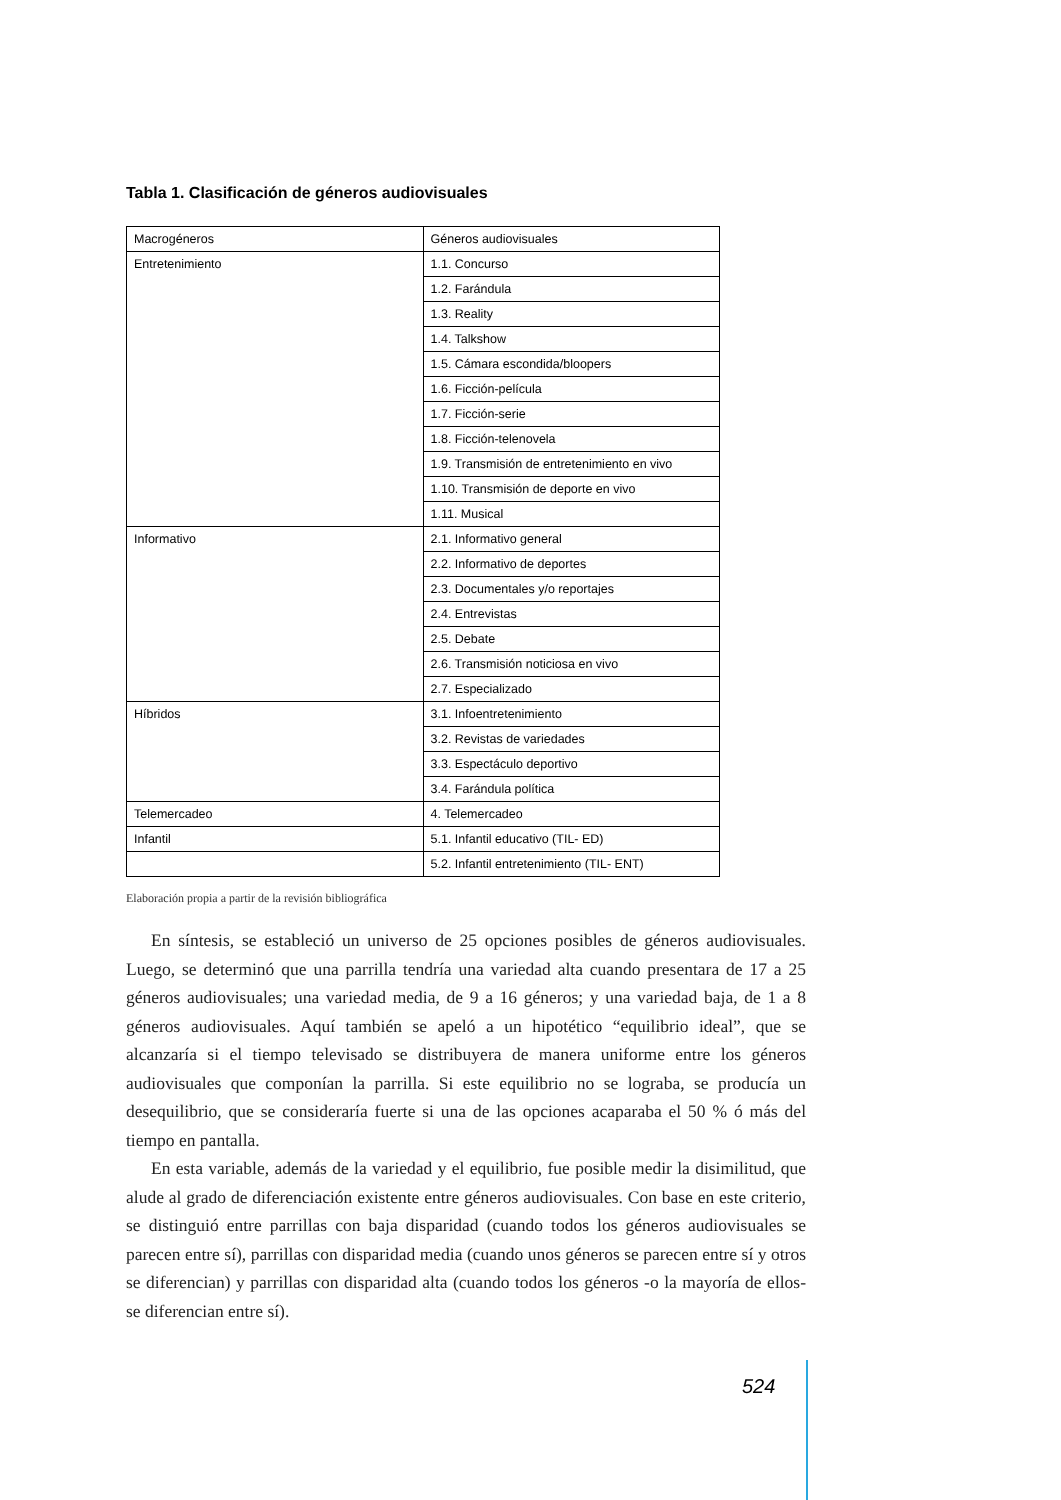Tabla 1. Clasificación de géneros audiovisuales
| Macrogéneros | Géneros audiovisuales |
| --- | --- |
| Entretenimiento | 1.1. Concurso |
| | 1.2. Farándula |
| | 1.3. Reality |
| | 1.4. Talkshow |
| | 1.5. Cámara escondida/bloopers |
| | 1.6. Ficción-película |
| | 1.7. Ficción-serie |
| | 1.8. Ficción-telenovela |
| | 1.9. Transmisión de entretenimiento en vivo |
| | 1.10. Transmisión de deporte en vivo |
| | 1.11. Musical |
| Informativo | 2.1. Informativo general |
| | 2.2. Informativo de deportes |
| | 2.3. Documentales y/o reportajes |
| | 2.4. Entrevistas |
| | 2.5. Debate |
| | 2.6. Transmisión noticiosa en vivo |
| | 2.7. Especializado |
| Híbridos | 3.1. Infoentretenimiento |
| | 3.2. Revistas de variedades |
| | 3.3. Espectáculo deportivo |
| | 3.4. Farándula política |
| Telemercadeo | 4. Telemercadeo |
| Infantil | 5.1. Infantil educativo (TIL- ED) |
| | 5.2. Infantil entretenimiento (TIL- ENT) |
Elaboración propia a partir de la revisión bibliográfica
En síntesis, se estableció un universo de 25 opciones posibles de géneros audiovisuales. Luego, se determinó que una parrilla tendría una variedad alta cuando presentara de 17 a 25 géneros audiovisuales; una variedad media, de 9 a 16 géneros; y una variedad baja, de 1 a 8 géneros audiovisuales. Aquí también se apeló a un hipotético “equilibrio ideal”, que se alcanzaría si el tiempo televisado se distribuyera de manera uniforme entre los géneros audiovisuales que componían la parrilla. Si este equilibrio no se lograba, se producía un desequilibrio, que se consideraría fuerte si una de las opciones acaparaba el 50 % ó más del tiempo en pantalla.
En esta variable, además de la variedad y el equilibrio, fue posible medir la disimilitud, que alude al grado de diferenciación existente entre géneros audiovisuales. Con base en este criterio, se distinguió entre parrillas con baja disparidad (cuando todos los géneros audiovisuales se parecen entre sí), parrillas con disparidad media (cuando unos géneros se parecen entre sí y otros se diferencian) y parrillas con disparidad alta (cuando todos los géneros -o la mayoría de ellos- se diferencian entre sí).
524